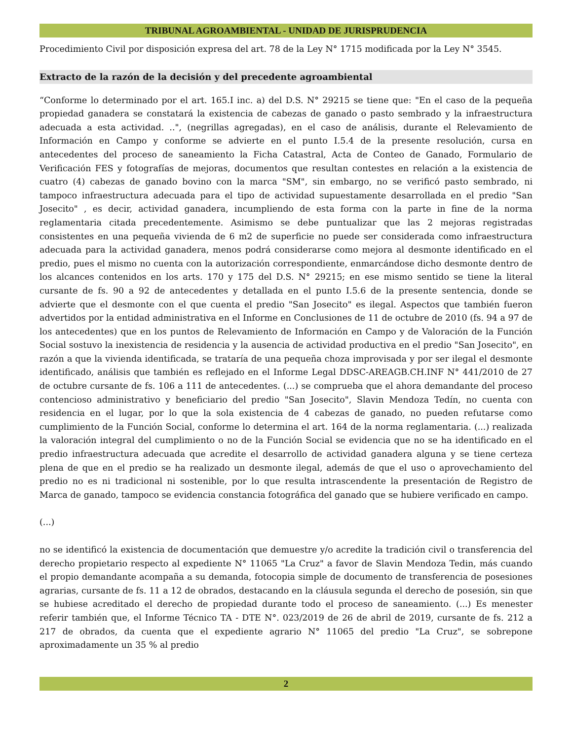TRIBUNAL AGROAMBIENTAL - UNIDAD DE JURISPRUDENCIA
Procedimiento Civil por disposición expresa del art. 78 de la Ley N° 1715 modificada por la Ley N° 3545.
Extracto de la razón de la decisión y del precedente agroambiental
“Conforme lo determinado por el art. 165.I inc. a) del D.S. N° 29215 se tiene que: "En el caso de la pequeña propiedad ganadera se constatará la existencia de cabezas de ganado o pasto sembrado y la infraestructura adecuada a esta actividad. ..", (negrillas agregadas), en el caso de análisis, durante el Relevamiento de Información en Campo y conforme se advierte en el punto I.5.4 de la presente resolución, cursa en antecedentes del proceso de saneamiento la Ficha Catastral, Acta de Conteo de Ganado, Formulario de Verificación FES y fotografías de mejoras, documentos que resultan contestes en relación a la existencia de cuatro (4) cabezas de ganado bovino con la marca "SM", sin embargo, no se verificó pasto sembrado, ni tampoco infraestructura adecuada para el tipo de actividad supuestamente desarrollada en el predio "San Josecito" , es decir, actividad ganadera, incumpliendo de esta forma con la parte in fine de la norma reglamentaria citada precedentemente. Asimismo se debe puntualizar que las 2 mejoras registradas consistentes en una pequeña vivienda de 6 m2 de superficie no puede ser considerada como infraestructura adecuada para la actividad ganadera, menos podrá considerarse como mejora al desmonte identificado en el predio, pues el mismo no cuenta con la autorización correspondiente, enmarcándose dicho desmonte dentro de los alcances contenidos en los arts. 170 y 175 del D.S. N° 29215; en ese mismo sentido se tiene la literal cursante de fs. 90 a 92 de antecedentes y detallada en el punto I.5.6 de la presente sentencia, donde se advierte que el desmonte con el que cuenta el predio "San Josecito" es ilegal. Aspectos que también fueron advertidos por la entidad administrativa en el Informe en Conclusiones de 11 de octubre de 2010 (fs. 94 a 97 de los antecedentes) que en los puntos de Relevamiento de Información en Campo y de Valoración de la Función Social sostuvo la inexistencia de residencia y la ausencia de actividad productiva en el predio "San Josecito", en razón a que la vivienda identificada, se trataría de una pequeña choza improvisada y por ser ilegal el desmonte identificado, análisis que también es reflejado en el Informe Legal DDSC-AREAGB.CH.INF N° 441/2010 de 27 de octubre cursante de fs. 106 a 111 de antecedentes. (...) se comprueba que el ahora demandante del proceso contencioso administrativo y beneficiario del predio "San Josecito", Slavin Mendoza Tedín, no cuenta con residencia en el lugar, por lo que la sola existencia de 4 cabezas de ganado, no pueden refutarse como cumplimiento de la Función Social, conforme lo determina el art. 164 de la norma reglamentaria. (...) realizada la valoración integral del cumplimiento o no de la Función Social se evidencia que no se ha identificado en el predio infraestructura adecuada que acredite el desarrollo de actividad ganadera alguna y se tiene certeza plena de que en el predio se ha realizado un desmonte ilegal, además de que el uso o aprovechamiento del predio no es ni tradicional ni sostenible, por lo que resulta intrascendente la presentación de Registro de Marca de ganado, tampoco se evidencia constancia fotográfica del ganado que se hubiere verificado en campo.
(...)
no se identificó la existencia de documentación que demuestre y/o acredite la tradición civil o transferencia del derecho propietario respecto al expediente N° 11065 "La Cruz" a favor de Slavin Mendoza Tedin, más cuando el propio demandante acompaña a su demanda, fotocopia simple de documento de transferencia de posesiones agrarias, cursante de fs. 11 a 12 de obrados, destacando en la cláusula segunda el derecho de posesión, sin que se hubiese acreditado el derecho de propiedad durante todo el proceso de saneamiento. (...) Es menester referir también que, el Informe Técnico TA - DTE N°. 023/2019 de 26 de abril de 2019, cursante de fs. 212 a 217 de obrados, da cuenta que el expediente agrario N° 11065 del predio "La Cruz", se sobrepone aproximadamente un 35 % al predio
2